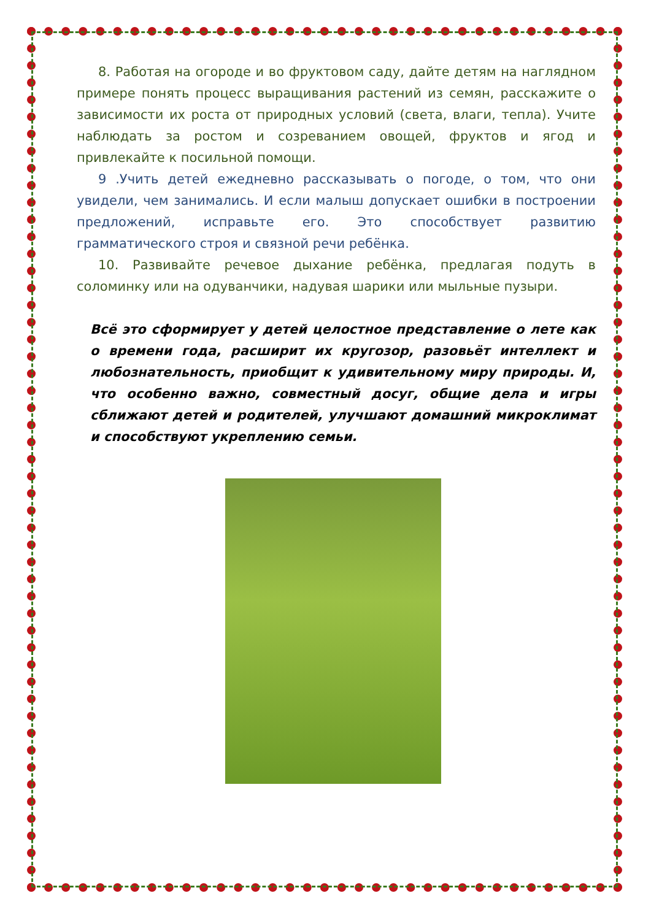8. Работая на огороде и во фруктовом саду, дайте детям на наглядном примере понять процесс выращивания растений из семян, расскажите о зависимости их роста от природных условий (света, влаги, тепла). Учите наблюдать за ростом и созреванием овощей, фруктов и ягод и привлекайте к посильной помощи.
9 .Учить детей ежедневно рассказывать о погоде, о том, что они увидели, чем занимались. И если малыш допускает ошибки в построении предложений, исправьте его. Это способствует развитию грамматического строя и связной речи ребёнка.
10. Развивайте речевое дыхание ребёнка, предлагая подуть в соломинку или на одуванчики, надувая шарики или мыльные пузыри.
Всё это сформирует у детей целостное представление о лете как о времени года, расширит их кругозор, разовьёт интеллект и любознательность, приобщит к удивительному миру природы. И, что особенно важно, совместный досуг, общие дела и игры сближают детей и родителей, улучшают домашний микроклимат и способствуют укреплению семьи.